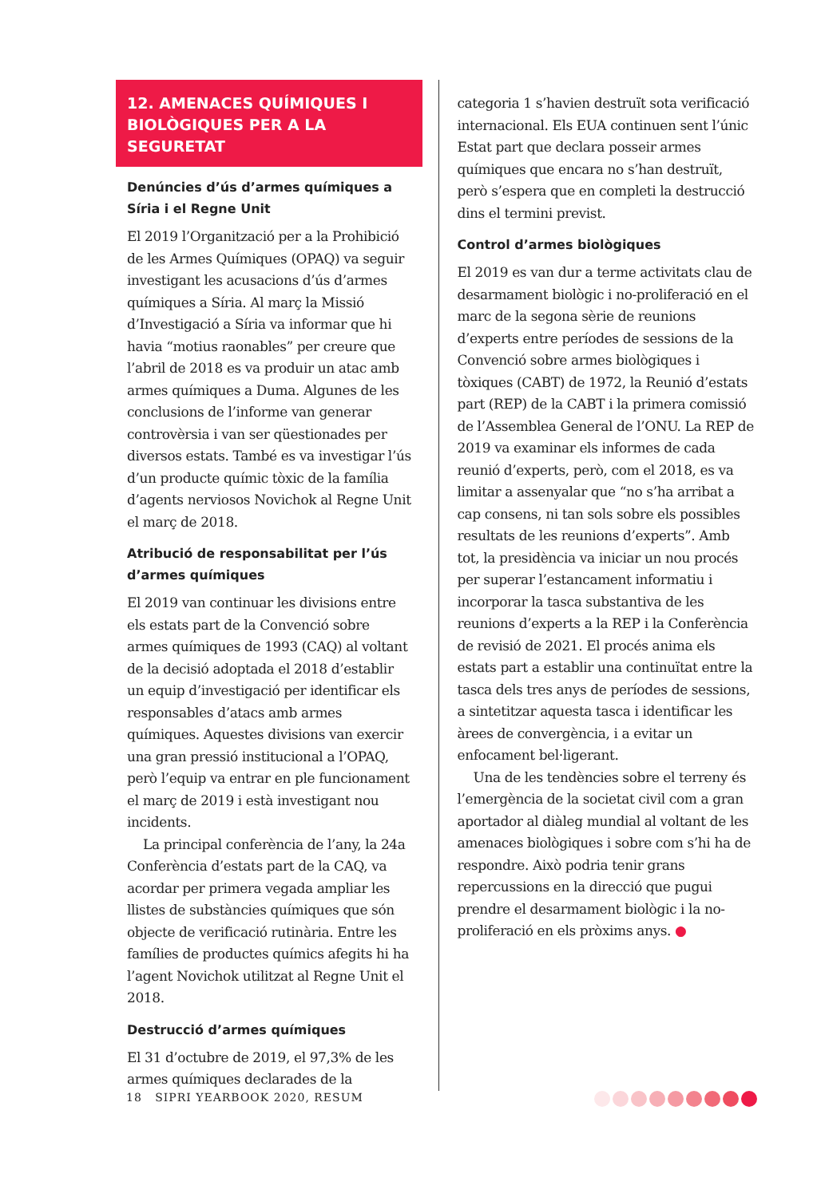12. AMENACES QUÍMIQUES I BIOLÒGIQUES PER A LA SEGURETAT
Denúncies d’ús d’armes químiques a Síria i el Regne Unit
El 2019 l’Organització per a la Prohibició de les Armes Químiques (OPAQ) va seguir investigant les acusacions d’ús d’armes químiques a Síria. Al març la Missió d’Investigació a Síria va informar que hi havia “motius raonables” per creure que l’abril de 2018 es va produir un atac amb armes químiques a Duma. Algunes de les conclusions de l’informe van generar controvèrsia i van ser qüestionades per diversos estats. També es va investigar l’ús d’un producte químic tòxic de la família d’agents nerviosos Novichok al Regne Unit el març de 2018.
Atribució de responsabilitat per l’ús d’armes químiques
El 2019 van continuar les divisions entre els estats part de la Convenció sobre armes químiques de 1993 (CAQ) al voltant de la decisió adoptada el 2018 d’establir un equip d’investigació per identificar els responsables d’atacs amb armes químiques. Aquestes divisions van exercir una gran pressió institucional a l’OPAQ, però l’equip va entrar en ple funcionament el març de 2019 i està investigant nou incidents.
La principal conferència de l’any, la 24a Conferència d’estats part de la CAQ, va acordar per primera vegada ampliar les llistes de substàncies químiques que són objecte de verificació rutinària. Entre les famílies de productes químics afegits hi ha l’agent Novichok utilitzat al Regne Unit el 2018.
Destrucció d’armes químiques
El 31 d’octubre de 2019, el 97,3% de les armes químiques declarades de la
categoria 1 s’havien destruït sota verificació internacional. Els EUA continuen sent l’únic Estat part que declara posseir armes químiques que encara no s’han destruït, però s’espera que en completi la destrucció dins el termini previst.
Control d’armes biològiques
El 2019 es van dur a terme activitats clau de desarmament biològic i no-proliferació en el marc de la segona sèrie de reunions d’experts entre períodes de sessions de la Convenció sobre armes biològiques i tòxiques (CABT) de 1972, la Reunió d’estats part (REP) de la CABT i la primera comissió de l’Assemblea General de l’ONU. La REP de 2019 va examinar els informes de cada reunió d’experts, però, com el 2018, es va limitar a assenyalar que “no s’ha arribat a cap consens, ni tan sols sobre els possibles resultats de les reunions d’experts”. Amb tot, la presidència va iniciar un nou procés per superar l’estancament informatiu i incorporar la tasca substantiva de les reunions d’experts a la REP i la Conferència de revisió de 2021. El procés anima els estats part a establir una continuïtat entre la tasca dels tres anys de períodes de sessions, a sintetitzar aquesta tasca i identificar les àrees de convergència, i a evitar un enfocament bel·ligerant.
Una de les tendències sobre el terreny és l’emergència de la societat civil com a gran aportador al diàleg mundial al voltant de les amenaces biològiques i sobre com s’hi ha de respondre. Això podria tenir grans repercussions en la direcció que pugui prendre el desarmament biològic i la no-proliferació en els pròxims anys. ●
18 SIPRI YEARBOOK 2020, RESUM